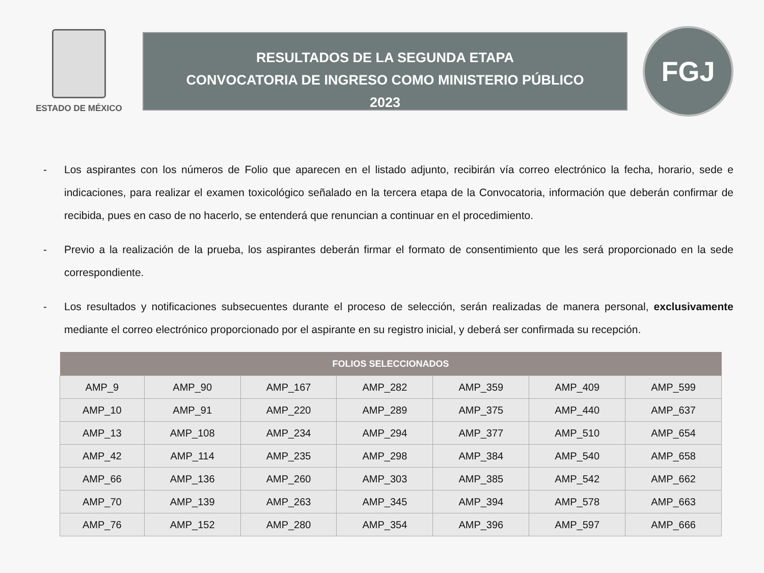ESTADO DE MÉXICO
RESULTADOS DE LA SEGUNDA ETAPA
CONVOCATORIA DE INGRESO COMO MINISTERIO PÚBLICO
2023
FGJ
- Los aspirantes con los números de Folio que aparecen en el listado adjunto, recibirán vía correo electrónico la fecha, horario, sede e indicaciones, para realizar el examen toxicológico señalado en la tercera etapa de la Convocatoria, información que deberán confirmar de recibida, pues en caso de no hacerlo, se entenderá que renuncian a continuar en el procedimiento.
- Previo a la realización de la prueba, los aspirantes deberán firmar el formato de consentimiento que les será proporcionado en la sede correspondiente.
- Los resultados y notificaciones subsecuentes durante el proceso de selección, serán realizadas de manera personal, exclusivamente mediante el correo electrónico proporcionado por el aspirante en su registro inicial, y deberá ser confirmada su recepción.
| FOLIOS SELECCIONADOS | | | | | | |
| --- | --- | --- | --- | --- | --- | --- |
| AMP_9 | AMP_90 | AMP_167 | AMP_282 | AMP_359 | AMP_409 | AMP_599 |
| AMP_10 | AMP_91 | AMP_220 | AMP_289 | AMP_375 | AMP_440 | AMP_637 |
| AMP_13 | AMP_108 | AMP_234 | AMP_294 | AMP_377 | AMP_510 | AMP_654 |
| AMP_42 | AMP_114 | AMP_235 | AMP_298 | AMP_384 | AMP_540 | AMP_658 |
| AMP_66 | AMP_136 | AMP_260 | AMP_303 | AMP_385 | AMP_542 | AMP_662 |
| AMP_70 | AMP_139 | AMP_263 | AMP_345 | AMP_394 | AMP_578 | AMP_663 |
| AMP_76 | AMP_152 | AMP_280 | AMP_354 | AMP_396 | AMP_597 | AMP_666 |